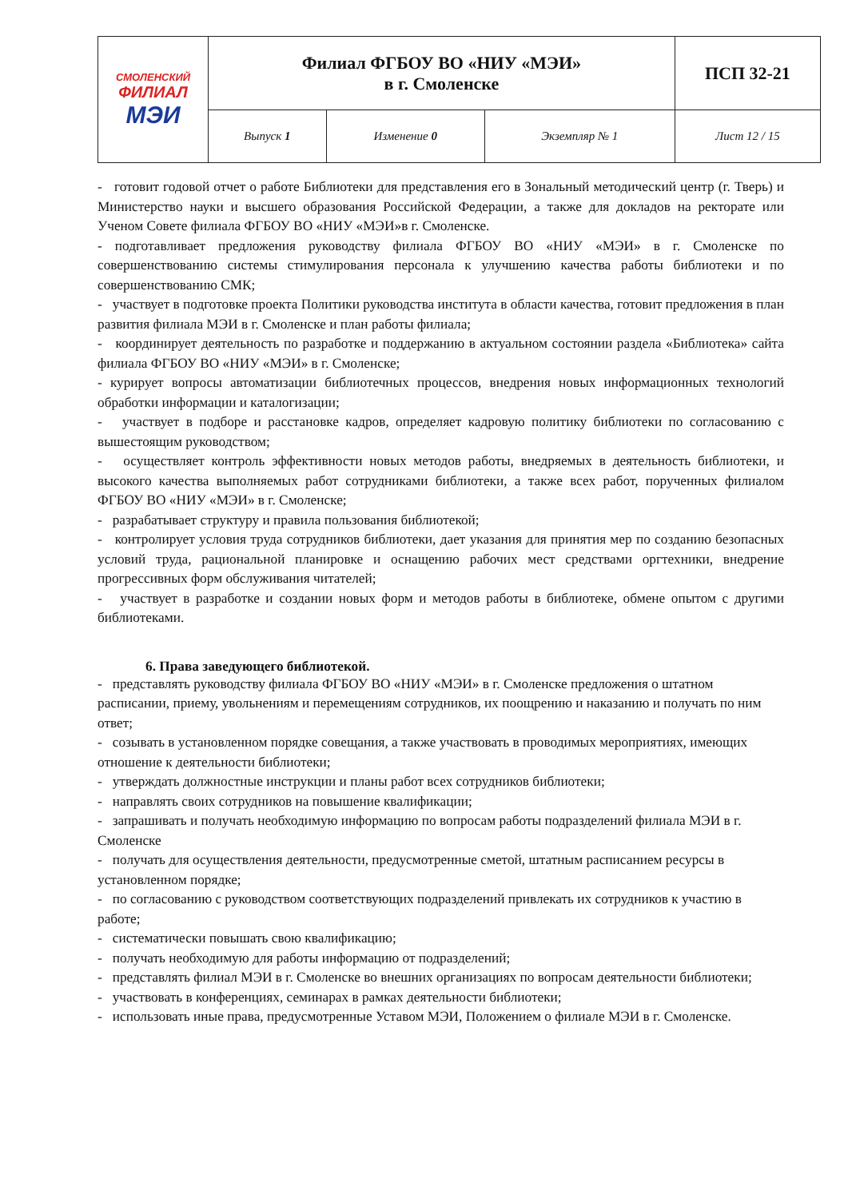| СМОЛЕНСКИЙ ФИЛИАЛ МЭИ | Филиал ФГБОУ ВО «НИУ «МЭИ» в г. Смоленске | | | ПСП 32-21 |
| | Выпуск 1 | Изменение 0 | Экземпляр № 1 | Лист 12 / 15 |
- готовит годовой отчет о работе Библиотеки для представления его в Зональный методический центр (г. Тверь) и Министерство науки и высшего образования Российской Федерации, а также для докладов на ректорате или Ученом Совете филиала ФГБОУ ВО «НИУ «МЭИ»в г. Смоленске.
- подготавливает предложения руководству филиала ФГБОУ ВО «НИУ «МЭИ» в г. Смоленске по совершенствованию системы стимулирования персонала к улучшению качества работы библиотеки и по совершенствованию СМК;
- участвует в подготовке проекта Политики руководства института в области качества, готовит предложения в план развития филиала МЭИ в г. Смоленске и план работы филиала;
- координирует деятельность по разработке и поддержанию в актуальном состоянии раздела «Библиотека» сайта филиала ФГБОУ ВО «НИУ «МЭИ» в г. Смоленске;
- курирует вопросы автоматизации библиотечных процессов, внедрения новых информационных технологий обработки информации и каталогизации;
- участвует в подборе и расстановке кадров, определяет кадровую политику библиотеки по согласованию с вышестоящим руководством;
- осуществляет контроль эффективности новых методов работы, внедряемых в деятельность библиотеки, и высокого качества выполняемых работ сотрудниками библиотеки, а также всех работ, порученных филиалом ФГБОУ ВО «НИУ «МЭИ» в г. Смоленске;
- разрабатывает структуру и правила пользования библиотекой;
- контролирует условия труда сотрудников библиотеки, дает указания для принятия мер по созданию безопасных условий труда, рациональной планировке и оснащению рабочих мест средствами оргтехники, внедрение прогрессивных форм обслуживания читателей;
- участвует в разработке и создании новых форм и методов работы в библиотеке, обмене опытом с другими библиотеками.
6. Права заведующего библиотекой.
- представлять руководству филиала ФГБОУ ВО «НИУ «МЭИ» в г. Смоленске предложения о штатном расписании, приему, увольнениям и перемещениям сотрудников, их поощрению и наказанию и получать по ним ответ;
- созывать в установленном порядке совещания, а также участвовать в проводимых мероприятиях, имеющих отношение к деятельности библиотеки;
- утверждать должностные инструкции и планы работ всех сотрудников библиотеки;
- направлять своих сотрудников на повышение квалификации;
- запрашивать и получать необходимую информацию по вопросам работы подразделений филиала МЭИ в г. Смоленске
- получать для осуществления деятельности, предусмотренные сметой, штатным расписанием ресурсы в установленном порядке;
- по согласованию с руководством соответствующих подразделений привлекать их сотрудников к участию в работе;
- систематически повышать свою квалификацию;
- получать необходимую для работы информацию от подразделений;
- представлять филиал МЭИ в г. Смоленске во внешних организациях по вопросам деятельности библиотеки;
- участвовать в конференциях, семинарах в рамках деятельности библиотеки;
- использовать иные права, предусмотренные Уставом МЭИ, Положением о филиале МЭИ в г. Смоленске.